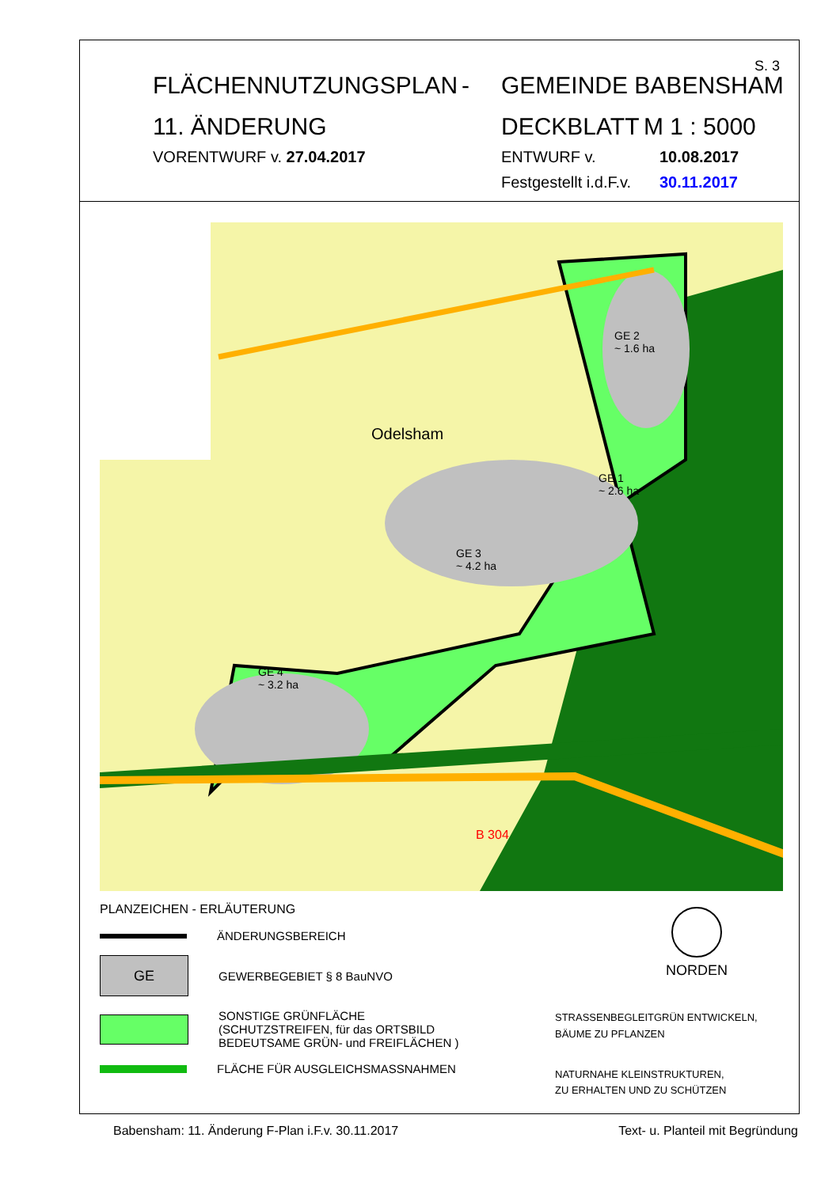S. 3
FLÄCHENNUTZUNGSPLAN - GEMEINDE BABENSHAM
11. ÄNDERUNG DECKBLATT M 1 : 5000
VORENTWURF v. 27.04.2017 ENTWURF v. 10.08.2017
Festgestellt i.d.F.v. 30.11.2017
Odelsham
GE 2
~ 1.6 ha
GE 1
~ 2.6 ha
GE 3
~ 4.2 ha
GE 4
~ 3.2 ha
B 304
PLANZEICHEN - ERLÄUTERUNG
NORDEN
ÄNDERUNGSBEREICH
GE
GEWERBEGEBIET § 8 BauNVO
SONSTIGE GRÜNFLÄCHE
(SCHUTZSTREIFEN, für das ORTSBILD
BEDEUTSAME GRÜN- und FREIFLÄCHEN )
FLÄCHE FÜR AUSGLEICHSMASSNAHMEN
STRASSENBEGLEITGRÜN ENTWICKELN,
BÄUME ZU PFLANZEN
NATURNAHE KLEINSTRUKTUREN,
ZU ERHALTEN UND ZU SCHÜTZEN
Babensham: 11. Änderung F-Plan i.F.v. 30.11.2017 Text- u. Planteil mit Begründung